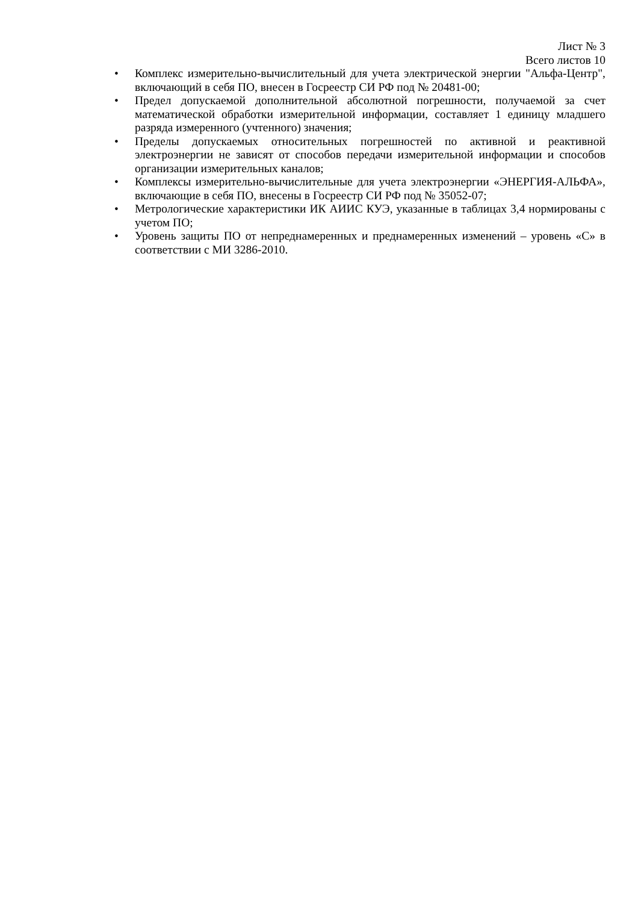Лист № 3
Всего листов 10
• Комплекс измерительно-вычислительный для учета электрической энергии "Альфа-Центр", включающий в себя ПО, внесен в Госреестр СИ РФ под № 20481-00;
• Предел допускаемой дополнительной абсолютной погрешности, получаемой за счет математической обработки измерительной информации, составляет 1 единицу младшего разряда измеренного (учтенного) значения;
• Пределы допускаемых относительных погрешностей по активной и реактивной электроэнергии не зависят от способов передачи измерительной информации и способов организации измерительных каналов;
• Комплексы измерительно-вычислительные для учета электроэнергии «ЭНЕРГИЯ-АЛЬФА», включающие в себя ПО, внесены в Госреестр СИ РФ под № 35052-07;
• Метрологические характеристики ИК АИИС КУЭ, указанные в таблицах 3,4 нормированы с учетом ПО;
• Уровень защиты ПО от непреднамеренных и преднамеренных изменений – уровень «С» в соответствии с МИ 3286-2010.